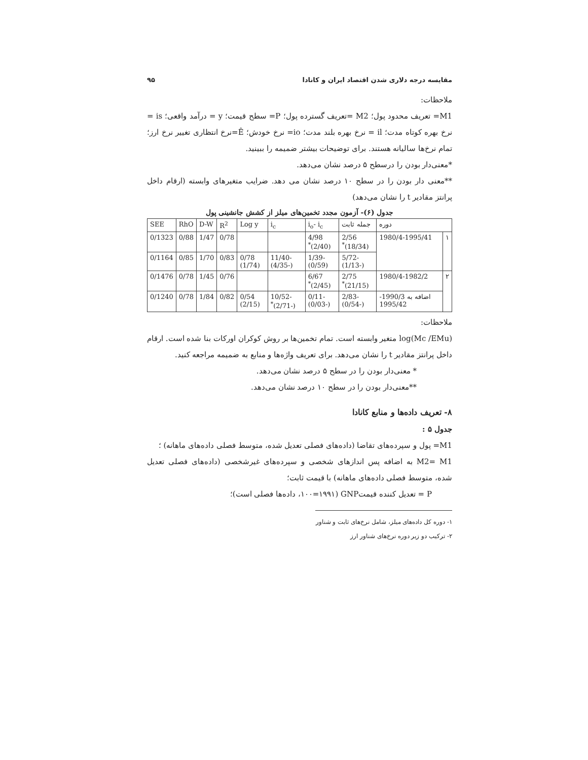مقایسه درجه دلاری شدن اقتصاد ایران و کانادا ۹۵
ملاحظات:
M1= تعریف محدود پول؛ M2 =تعریف گسترده پول؛ P= سطح قیمت؛ y = درآمد واقعی؛ is = نرخ بهره کوتاه مدت؛ il = نرخ بهره بلند مدت؛ io= نرخ خودش؛ Ê=نرخ انتظاری تغییر نرخ ارز؛ تمام نرخ‌ها سالیانه هستند. برای توضیحات بیشتر ضمیمه را ببینید.
*معنی‌دار بودن را درسطح ۵ درصد نشان می‌دهد.
**معنی دار بودن را در سطح ۱۰ درصد نشان می دهد. ضرایب متغیرهای وابسته (ارقام داخل پرانتز مقادیر t را نشان می‌دهد)
جدول (۶)- آزمون مجدد تخمین‌های میلز از کشش جانشینی پول
| دوره | | جمله ثابت | i<sub>o</sub>- i<sub>c</sub> | i<sub>c</sub> | Log y | R<sup>2</sup> | D-W | RhO | SEE |
| --- | --- | --- | --- | --- | --- | --- | --- | --- | --- |
| ۱ | 1980/4-1995/41 | 2/56 (18/34)<sup>*</sup> | 4/98 (2/40)<sup>*</sup> | | | 0/78 | 1/47 | 0/88 | 0/1323 |
| | | -5/72 (-1/13) | -1/39 (0/59) | -11/40 (-4/35) | 0/78 (1/74) | 0/83 | 1/70 | 0/85 | 0/1164 |
| ۲ | 1980/4-1982/2 | 2/75 (21/15)<sup>*</sup> | 6/67 (2/45)<sup>*</sup> | | | 0/76 | 1/45 | 0/78 | 0/1476 |
| | اضافه به 1990/3-1995/42 | -2/83 (-0/54) | -0/11 (-0/03) | -10/52 (-2/71)<sup>*</sup> | 0/54 (2/15) | 0/82 | 1/84 | 0/78 | 0/1240 |
ملاحظات:
log(Mc /EMu) متغیر وابسته است. تمام تخمین‌ها بر روش کوکران اورکات بنا شده است. ارقام داخل پرانتز مقادیر t را نشان می‌دهد. برای تعریف واژه‌ها و منابع به ضمیمه مراجعه کنید.
* معنی‌دار بودن را در سطح ۵ درصد نشان می‌دهد.
**معنی‌دار بودن را در سطح ۱۰ درصد نشان می‌دهد.
۸- تعریف داده‌ها و منابع کانادا
جدول ۵ :
M1= پول و سپرده‌های تقاضا (داده‌های فصلی تعدیل شده، متوسط فصلی داده‌های ماهانه) ؛
M2= M1 به اضافه پس اندازهای شخصی و سپرده‌های غیرشخصی (داده‌های فصلی تعدیل شده، متوسط فصلی داده‌های ماهانه) با قیمت ثابت؛
P = تعدیل کننده قیمتGNP (۱۰۰=۱۹۹۱، داده‌ها فصلی است)؛
۱- دوره کل داده‌های میلز، شامل نرخ‌های ثابت و شناور
۲- ترکیب دو زیر دوره نرخ‌های شناور ارز